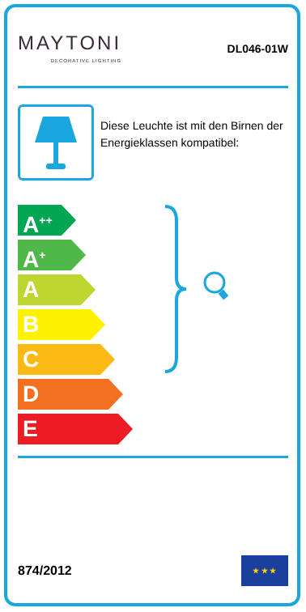MAYTONI
DECORATIVE LIGHTING
DL046-01W
Diese Leuchte ist mit den Birnen der Energieklassen kompatibel:
A<sup>++</sup>
A<sup>+</sup>
A
B
C
D
E
874/2012
★ ★ ★